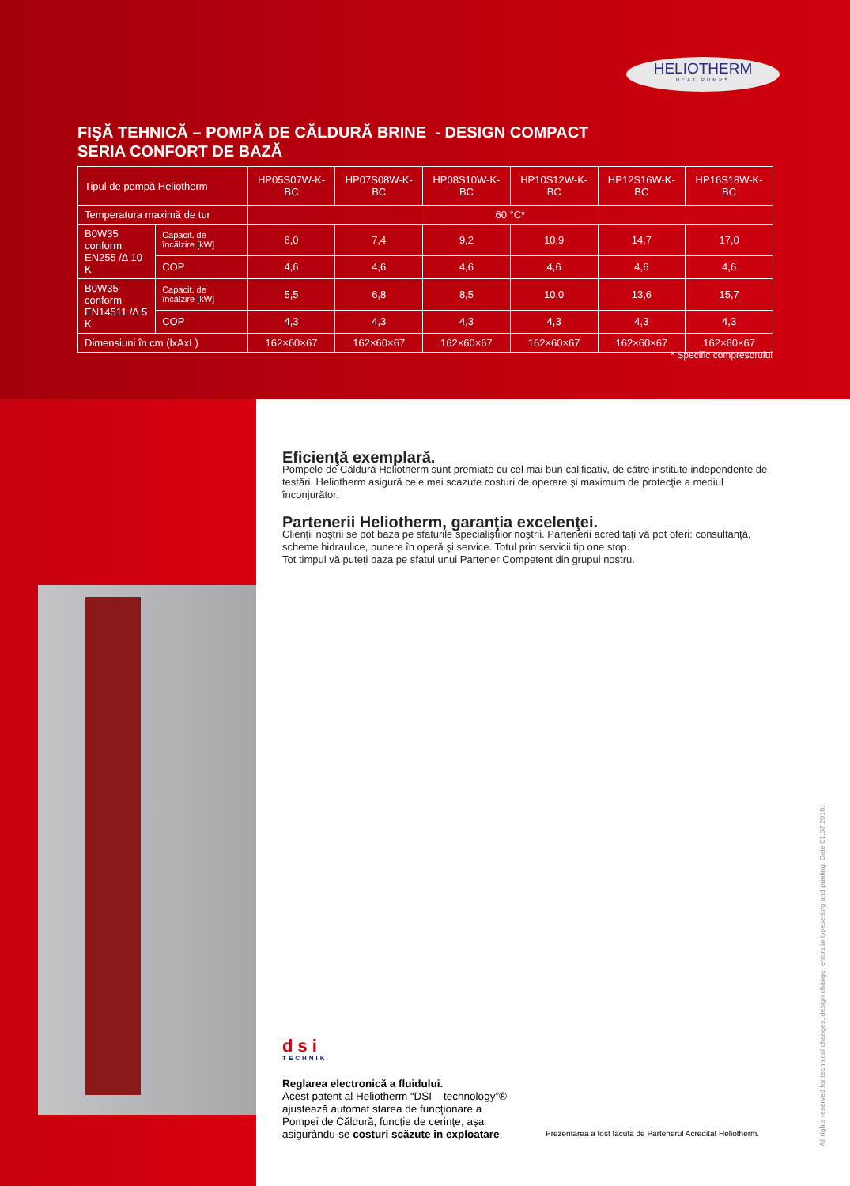HELIOTHERM
HEAT PUMPS
FIŞĂ TEHNICĂ – POMPĂ DE CĂLDURĂ BRINE - DESIGN COMPACT
SERIA CONFORT DE BAZĂ
| Tipul de pompă Heliotherm | | HP05S07W-K-BC | HP07S08W-K-BC | HP08S10W-K-BC | HP10S12W-K-BC | HP12S16W-K-BC | HP16S18W-K-BC |
| --- | --- | --- | --- | --- | --- | --- | --- |
| Temperatura maximă de tur | | 60 °C* | | | | | |
| B0W35 conform EN255 /∆ 10 K | Capacit. de încălzire [kW] | 6,0 | 7,4 | 9,2 | 10,9 | 14,7 | 17,0 |
| | COP | 4,6 | 4,6 | 4,6 | 4,6 | 4,6 | 4,6 |
| B0W35 conform EN14511 /∆ 5 K | Capacit. de încălzire [kW] | 5,5 | 6,8 | 8,5 | 10,0 | 13,6 | 15,7 |
| | COP | 4,3 | 4,3 | 4,3 | 4,3 | 4,3 | 4,3 |
| Dimensiuni în cm (lxAxL) | | 162×60×67 | 162×60×67 | 162×60×67 | 162×60×67 | 162×60×67 | 162×60×67 |
* Specific compresorului
Eficienţă exemplară.
Pompele de Căldură Heliotherm sunt premiate cu cel mai bun calificativ, de către institute independente de testări. Heliotherm asigură cele mai scazute costuri de operare şi maximum de protecţie a mediul înconjurător.
Partenerii Heliotherm, garanţia excelenţei.
Clienţii noştrii se pot baza pe sfaturile specialiştilor noştrii. Partenerii acreditaţi vă pot oferi: consultanţă, scheme hidraulice, punere în operă şi service. Totul prin servicii tip one stop.
Tot timpul vă puteţi baza pe sfatul unui Partener Competent din grupul nostru.
dsi
TECHNIK
Reglarea electronică a fluidului.
Acest patent al Heliotherm “DSI – technology”® ajustează automat starea de funcţionare a Pompei de Căldură, funcţie de cerinţe, aşa asigurându-se costuri scăzute în exploatare.
Prezentarea a fost făcută de Partenerul Acreditat Heliotherm.
All rights reserved for technical changes, design change, errors in typesetting and printing. Date 01.07.2010.